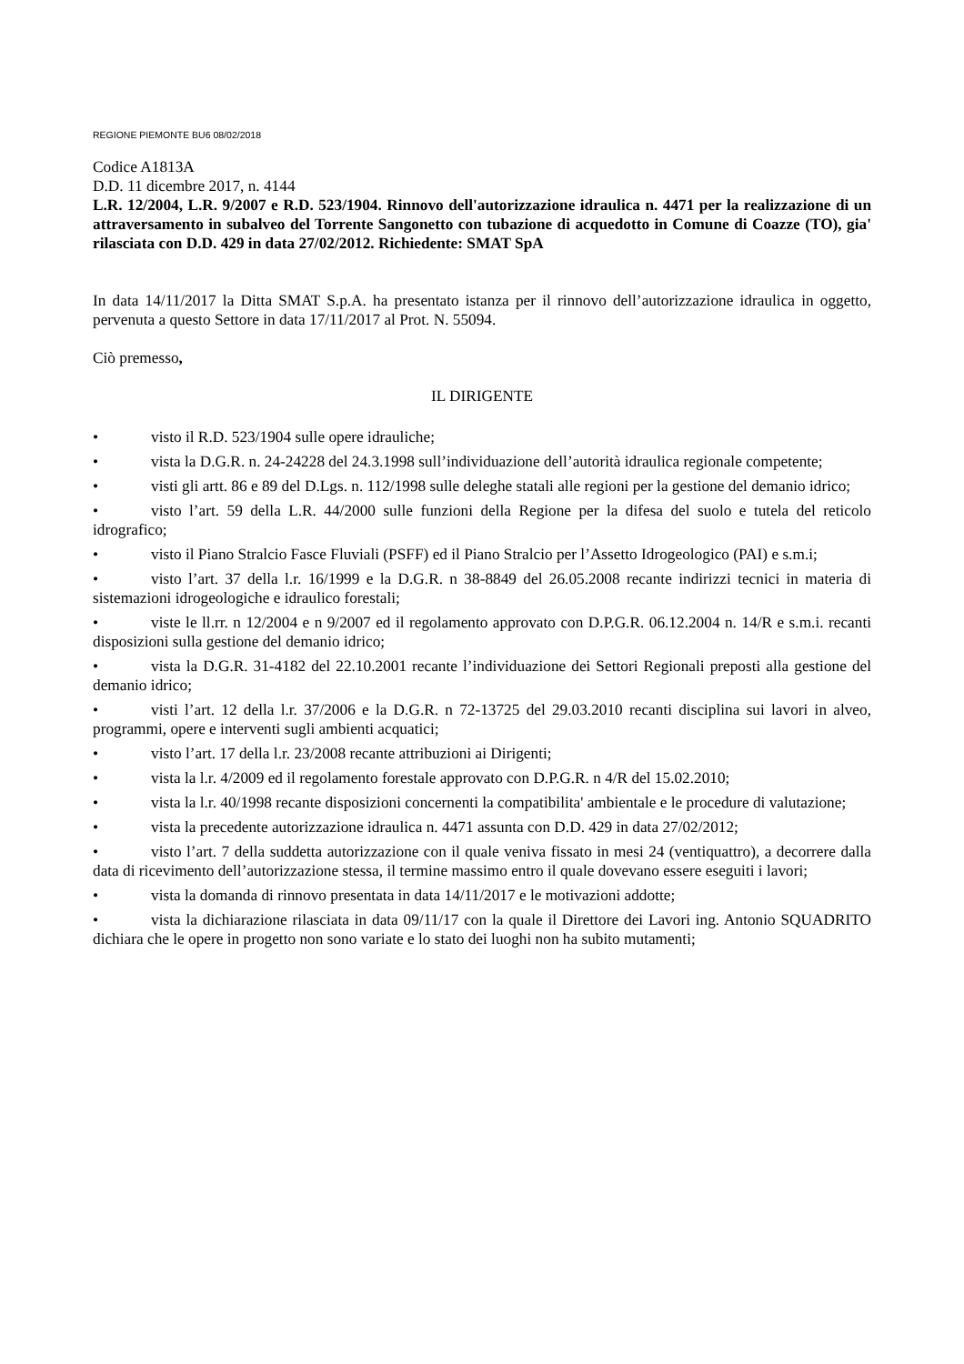REGIONE PIEMONTE BU6 08/02/2018
Codice A1813A
D.D. 11 dicembre 2017, n. 4144
L.R. 12/2004, L.R. 9/2007 e R.D. 523/1904. Rinnovo dell'autorizzazione idraulica n. 4471 per la realizzazione di un attraversamento in subalveo del Torrente Sangonetto con tubazione di acquedotto in Comune di Coazze (TO), gia' rilasciata con D.D. 429 in data 27/02/2012. Richiedente: SMAT SpA
In data 14/11/2017 la Ditta SMAT S.p.A. ha presentato istanza per il rinnovo dell’autorizzazione idraulica in oggetto, pervenuta a questo Settore in data 17/11/2017 al Prot. N. 55094.
Ciò premesso,
IL DIRIGENTE
• visto il R.D. 523/1904 sulle opere idrauliche;
• vista la D.G.R. n. 24-24228 del 24.3.1998 sull’individuazione dell’autorità idraulica regionale competente;
• visti gli artt. 86 e 89 del D.Lgs. n. 112/1998 sulle deleghe statali alle regioni per la gestione del demanio idrico;
• visto l’art. 59 della L.R. 44/2000 sulle funzioni della Regione per la difesa del suolo e tutela del reticolo idrografico;
• visto il Piano Stralcio Fasce Fluviali (PSFF) ed il Piano Stralcio per l’Assetto Idrogeologico (PAI) e s.m.i;
• visto l’art. 37 della l.r. 16/1999 e la D.G.R. n 38-8849 del 26.05.2008 recante indirizzi tecnici in materia di sistemazioni idrogeologiche e idraulico forestali;
• viste le ll.rr. n 12/2004 e n 9/2007 ed il regolamento approvato con D.P.G.R. 06.12.2004 n. 14/R e s.m.i. recanti disposizioni sulla gestione del demanio idrico;
• vista la D.G.R. 31-4182 del 22.10.2001 recante l’individuazione dei Settori Regionali preposti alla gestione del demanio idrico;
• visti l’art. 12 della l.r. 37/2006 e la D.G.R. n 72-13725 del 29.03.2010 recanti disciplina sui lavori in alveo, programmi, opere e interventi sugli ambienti acquatici;
• visto l’art. 17 della l.r. 23/2008 recante attribuzioni ai Dirigenti;
• vista la l.r. 4/2009 ed il regolamento forestale approvato con D.P.G.R. n 4/R del 15.02.2010;
• vista la l.r. 40/1998 recante disposizioni concernenti la compatibilita' ambientale e le procedure di valutazione;
• vista la precedente autorizzazione idraulica n. 4471 assunta con D.D. 429 in data 27/02/2012;
• visto l’art. 7 della suddetta autorizzazione con il quale veniva fissato in mesi 24 (ventiquattro), a decorrere dalla data di ricevimento dell’autorizzazione stessa, il termine massimo entro il quale dovevano essere eseguiti i lavori;
• vista la domanda di rinnovo presentata in data 14/11/2017 e le motivazioni addotte;
• vista la dichiarazione rilasciata in data 09/11/17 con la quale il Direttore dei Lavori ing. Antonio SQUADRITO dichiara che le opere in progetto non sono variate e lo stato dei luoghi non ha subito mutamenti;